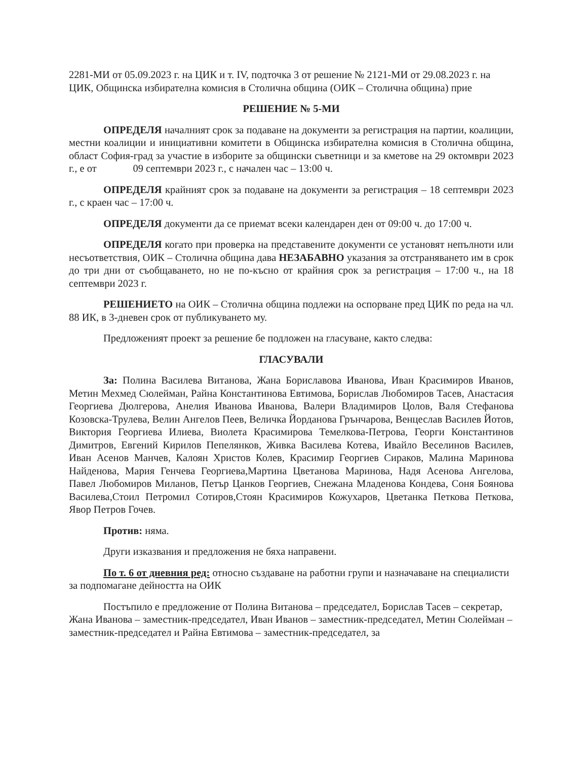2281-МИ от 05.09.2023 г. на ЦИК и т. IV, подточка 3 от решение № 2121-МИ от 29.08.2023 г. на ЦИК, Общинска избирателна комисия в Столична община (ОИК – Столична община) прие
РЕШЕНИЕ № 5-МИ
ОПРЕДЕЛЯ началният срок за подаване на документи за регистрация на партии, коалиции, местни коалиции и инициативни комитети в Общинска избирателна комисия в Столична община, област София-град за участие в изборите за общински съветници и за кметове на 29 октомври 2023 г., е от 09 септември 2023 г., с начален час – 13:00 ч.
ОПРЕДЕЛЯ крайният срок за подаване на документи за регистрация – 18 септември 2023 г., с краен час – 17:00 ч.
ОПРЕДЕЛЯ документи да се приемат всеки календарен ден от 09:00 ч. до 17:00 ч.
ОПРЕДЕЛЯ когато при проверка на представените документи се установят непълноти или несъответствия, ОИК – Столична община дава НЕЗАБАВНО указания за отстраняването им в срок до три дни от съобщаването, но не по-късно от крайния срок за регистрация – 17:00 ч., на 18 септември 2023 г.
РЕШЕНИЕТО на ОИК – Столична община подлежи на оспорване пред ЦИК по реда на чл. 88 ИК, в 3-дневен срок от публикуването му.
Предложеният проект за решение бе подложен на гласуване, както следва:
ГЛАСУВАЛИ
За: Полина Василева Витанова, Жана Бориславова Иванова, Иван Красимиров Иванов, Метин Мехмед Сюлейман, Райна Константинова Евтимова, Борислав Любомиров Тасев, Анастасия Георгиева Дюлгерова, Анелия Иванова Иванова, Валери Владимиров Цолов, Валя Стефанова Козовска-Трулева, Велин Ангелов Пеев, Величка Йорданова Грънчарова, Венцеслав Василев Йотов, Виктория Георгиева Илиева, Виолета Красимирова Темелкова-Петрова, Георги Константинов Димитров, Евгений Кирилов Пепелянков, Живка Василева Котева, Ивайло Веселинов Василев, Иван Асенов Манчев, Калоян Христов Колев, Красимир Георгиев Сираков, Малина Маринова Найденова, Мария Генчева Георгиева,Мартина Цветанова Маринова, Надя Асенова Ангелова, Павел Любомиров Миланов, Петър Цанков Георгиев, Снежана Младенова Кондева, Соня Боянова Василева,Стоил Петромил Сотиров,Стоян Красимиров Кожухаров, Цветанка Петкова Петкова, Явор Петров Гочев.
Против: няма.
Други изказвания и предложения не бяха направени.
По т. 6 от дневния ред: относно създаване на работни групи и назначаване на специалисти за подпомагане дейността на ОИК
Постъпило е предложение от Полина Витанова – председател, Борислав Тасев – секретар, Жана Иванова – заместник-председател, Иван Иванов – заместник-председател, Метин Сюлейман – заместник-председател и Райна Евтимова – заместник-председател, за